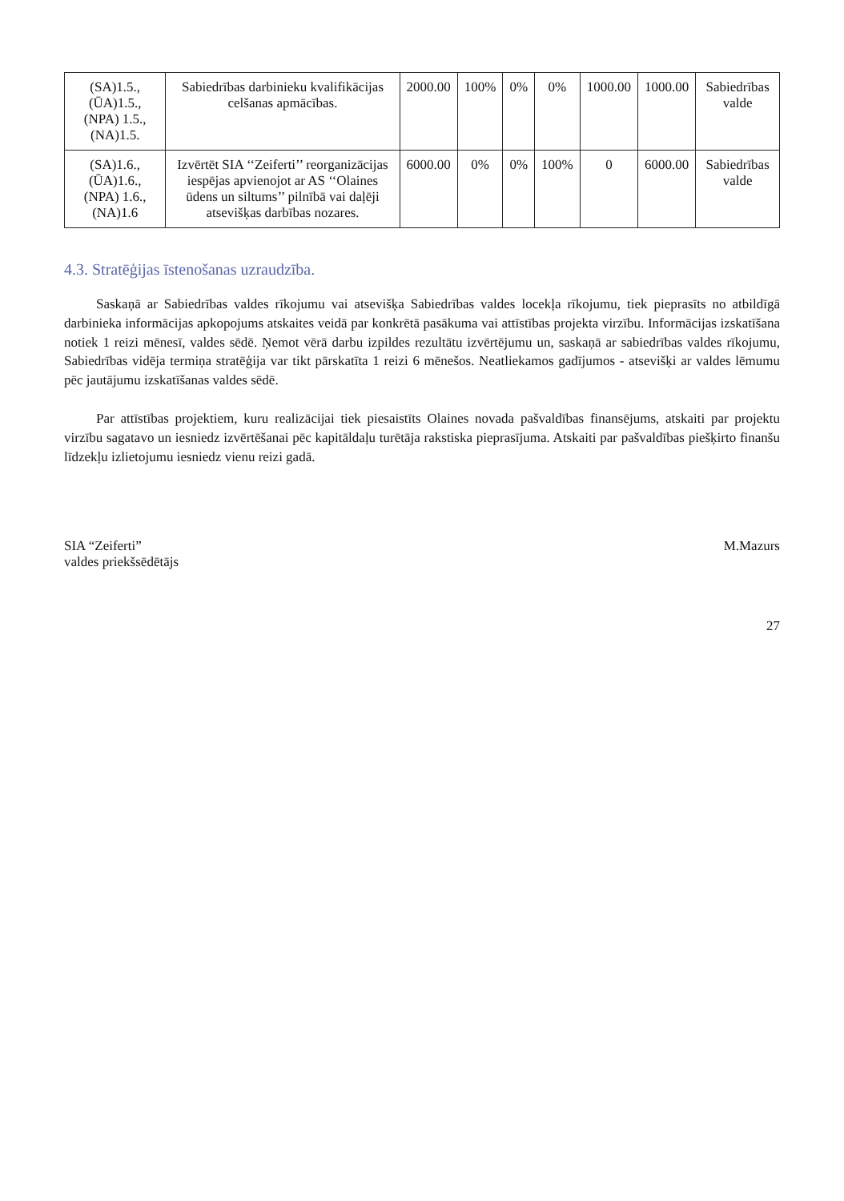| (SA)1.5., (ŪA)1.5., (NPA) 1.5., (NA)1.5. | Sabiedrības darbinieku kvalifikācijas celšanas apmācības. | 2000.00 | 100% | 0% | 0% | 1000.00 | 1000.00 | Sabiedrības valde |
| (SA)1.6., (ŪA)1.6., (NPA) 1.6., (NA)1.6 | Izvērtēt SIA ‘‘Zeiferti’’ reorganizācijas iespējas apvienojot ar AS ‘‘Olaines ūdens un siltums’’ pilnībā vai daļēji atsevišķas darbības nozares. | 6000.00 | 0% | 0% | 100% | 0 | 6000.00 | Sabiedrības valde |
4.3. Stratēģijas īstenošanas uzraudzība.
Saskaņā ar Sabiedrības valdes rīkojumu vai atsevišķa Sabiedrības valdes locekļa rīkojumu, tiek pieprasīts no atbildīgā darbinieka informācijas apkopojums atskaites veidā par konkrētā pasākuma vai attīstības projekta virzību. Informācijas izskatīšana notiek 1 reizi mēnesī, valdes sēdē. Ņemot vērā darbu izpildes rezultātu izvērtējumu un, saskaņā ar sabiedrības valdes rīkojumu, Sabiedrības vidēja termiņa stratēģija var tikt pārskatīta 1 reizi 6 mēnešos. Neatliekamos gadījumos - atsevišķi ar valdes lēmumu pēc jautājumu izskatīšanas valdes sēdē.
Par attīstības projektiem, kuru realizācijai tiek piesaistīts Olaines novada pašvaldības finansējums, atskaiti par projektu virzību sagatavo un iesniedz izvērtēšanai pēc kapitāldaļu turētāja rakstiska pieprasījuma. Atskaiti par pašvaldības piešķirto finanšu līdzekļu izlietojumu iesniedz vienu reizi gadā.
SIA “Zeiferti”
valdes priekšsēdētājs
M.Mazurs
27